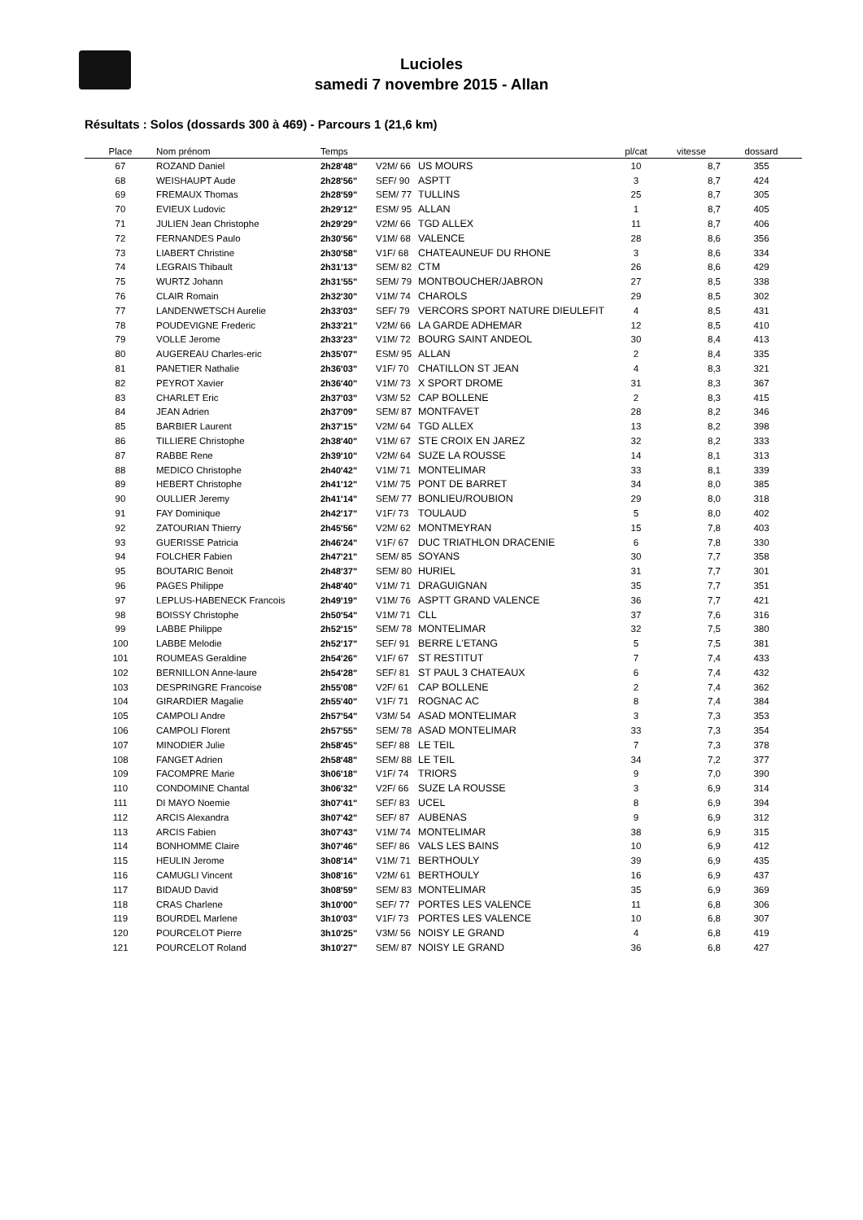Lucioles
samedi 7 novembre 2015 - Allan
Résultats : Solos (dossards 300 à 469) - Parcours 1 (21,6 km)
| Place | Nom prénom | Temps | | | pl/cat | vitesse | dossard |
| --- | --- | --- | --- | --- | --- | --- | --- |
| 67 | ROZAND Daniel | 2h28'48" | V2M/ 66 | US MOURS | 10 | 8,7 | 355 |
| 68 | WEISHAUPT Aude | 2h28'56" | SEF/ 90 | ASPTT | 3 | 8,7 | 424 |
| 69 | FREMAUX Thomas | 2h28'59" | SEM/ 77 | TULLINS | 25 | 8,7 | 305 |
| 70 | EVIEUX Ludovic | 2h29'12" | ESM/ 95 | ALLAN | 1 | 8,7 | 405 |
| 71 | JULIEN Jean Christophe | 2h29'29" | V2M/ 66 | TGD ALLEX | 11 | 8,7 | 406 |
| 72 | FERNANDES Paulo | 2h30'56" | V1M/ 68 | VALENCE | 28 | 8,6 | 356 |
| 73 | LIABERT Christine | 2h30'58" | V1F/ 68 | CHATEAUNEUF DU RHONE | 3 | 8,6 | 334 |
| 74 | LEGRAIS Thibault | 2h31'13" | SEM/ 82 | CTM | 26 | 8,6 | 429 |
| 75 | WURTZ Johann | 2h31'55" | SEM/ 79 | MONTBOUCHER/JABRON | 27 | 8,5 | 338 |
| 76 | CLAIR Romain | 2h32'30" | V1M/ 74 | CHAROLS | 29 | 8,5 | 302 |
| 77 | LANDENWETSCH Aurelie | 2h33'03" | SEF/ 79 | VERCORS SPORT NATURE DIEULEFIT | 4 | 8,5 | 431 |
| 78 | POUDEVIGNE Frederic | 2h33'21" | V2M/ 66 | LA GARDE ADHEMAR | 12 | 8,5 | 410 |
| 79 | VOLLE Jerome | 2h33'23" | V1M/ 72 | BOURG SAINT ANDEOL | 30 | 8,4 | 413 |
| 80 | AUGEREAU Charles-eric | 2h35'07" | ESM/ 95 | ALLAN | 2 | 8,4 | 335 |
| 81 | PANETIER Nathalie | 2h36'03" | V1F/ 70 | CHATILLON ST JEAN | 4 | 8,3 | 321 |
| 82 | PEYROT Xavier | 2h36'40" | V1M/ 73 | X SPORT DROME | 31 | 8,3 | 367 |
| 83 | CHARLET Eric | 2h37'03" | V3M/ 52 | CAP BOLLENE | 2 | 8,3 | 415 |
| 84 | JEAN Adrien | 2h37'09" | SEM/ 87 | MONTFAVET | 28 | 8,2 | 346 |
| 85 | BARBIER Laurent | 2h37'15" | V2M/ 64 | TGD ALLEX | 13 | 8,2 | 398 |
| 86 | TILLIERE Christophe | 2h38'40" | V1M/ 67 | STE CROIX EN JAREZ | 32 | 8,2 | 333 |
| 87 | RABBE Rene | 2h39'10" | V2M/ 64 | SUZE LA ROUSSE | 14 | 8,1 | 313 |
| 88 | MEDICO Christophe | 2h40'42" | V1M/ 71 | MONTELIMAR | 33 | 8,1 | 339 |
| 89 | HEBERT Christophe | 2h41'12" | V1M/ 75 | PONT DE BARRET | 34 | 8,0 | 385 |
| 90 | OULLIER Jeremy | 2h41'14" | SEM/ 77 | BONLIEU/ROUBION | 29 | 8,0 | 318 |
| 91 | FAY Dominique | 2h42'17" | V1F/ 73 | TOULAUD | 5 | 8,0 | 402 |
| 92 | ZATOURIAN Thierry | 2h45'56" | V2M/ 62 | MONTMEYRAN | 15 | 7,8 | 403 |
| 93 | GUERISSE Patricia | 2h46'24" | V1F/ 67 | DUC TRIATHLON DRACENIE | 6 | 7,8 | 330 |
| 94 | FOLCHER Fabien | 2h47'21" | SEM/ 85 | SOYANS | 30 | 7,7 | 358 |
| 95 | BOUTARIC Benoit | 2h48'37" | SEM/ 80 | HURIEL | 31 | 7,7 | 301 |
| 96 | PAGES Philippe | 2h48'40" | V1M/ 71 | DRAGUIGNAN | 35 | 7,7 | 351 |
| 97 | LEPLUS-HABENECK Francois | 2h49'19" | V1M/ 76 | ASPTT GRAND VALENCE | 36 | 7,7 | 421 |
| 98 | BOISSY Christophe | 2h50'54" | V1M/ 71 | CLL | 37 | 7,6 | 316 |
| 99 | LABBE Philippe | 2h52'15" | SEM/ 78 | MONTELIMAR | 32 | 7,5 | 380 |
| 100 | LABBE Melodie | 2h52'17" | SEF/ 91 | BERRE L'ETANG | 5 | 7,5 | 381 |
| 101 | ROUMEAS Geraldine | 2h54'26" | V1F/ 67 | ST RESTITUT | 7 | 7,4 | 433 |
| 102 | BERNILLON Anne-laure | 2h54'28" | SEF/ 81 | ST PAUL 3 CHATEAUX | 6 | 7,4 | 432 |
| 103 | DESPRINGRE Francoise | 2h55'08" | V2F/ 61 | CAP BOLLENE | 2 | 7,4 | 362 |
| 104 | GIRARDIER Magalie | 2h55'40" | V1F/ 71 | ROGNAC AC | 8 | 7,4 | 384 |
| 105 | CAMPOLI Andre | 2h57'54" | V3M/ 54 | ASAD MONTELIMAR | 3 | 7,3 | 353 |
| 106 | CAMPOLI Florent | 2h57'55" | SEM/ 78 | ASAD MONTELIMAR | 33 | 7,3 | 354 |
| 107 | MINODIER Julie | 2h58'45" | SEF/ 88 | LE TEIL | 7 | 7,3 | 378 |
| 108 | FANGET Adrien | 2h58'48" | SEM/ 88 | LE TEIL | 34 | 7,2 | 377 |
| 109 | FACOMPRE Marie | 3h06'18" | V1F/ 74 | TRIORS | 9 | 7,0 | 390 |
| 110 | CONDOMINE Chantal | 3h06'32" | V2F/ 66 | SUZE LA ROUSSE | 3 | 6,9 | 314 |
| 111 | DI MAYO Noemie | 3h07'41" | SEF/ 83 | UCEL | 8 | 6,9 | 394 |
| 112 | ARCIS Alexandra | 3h07'42" | SEF/ 87 | AUBENAS | 9 | 6,9 | 312 |
| 113 | ARCIS Fabien | 3h07'43" | V1M/ 74 | MONTELIMAR | 38 | 6,9 | 315 |
| 114 | BONHOMME Claire | 3h07'46" | SEF/ 86 | VALS LES BAINS | 10 | 6,9 | 412 |
| 115 | HEULIN Jerome | 3h08'14" | V1M/ 71 | BERTHOULY | 39 | 6,9 | 435 |
| 116 | CAMUGLI Vincent | 3h08'16" | V2M/ 61 | BERTHOULY | 16 | 6,9 | 437 |
| 117 | BIDAUD David | 3h08'59" | SEM/ 83 | MONTELIMAR | 35 | 6,9 | 369 |
| 118 | CRAS Charlene | 3h10'00" | SEF/ 77 | PORTES LES VALENCE | 11 | 6,8 | 306 |
| 119 | BOURDEL Marlene | 3h10'03" | V1F/ 73 | PORTES LES VALENCE | 10 | 6,8 | 307 |
| 120 | POURCELOT Pierre | 3h10'25" | V3M/ 56 | NOISY LE GRAND | 4 | 6,8 | 419 |
| 121 | POURCELOT Roland | 3h10'27" | SEM/ 87 | NOISY LE GRAND | 36 | 6,8 | 427 |